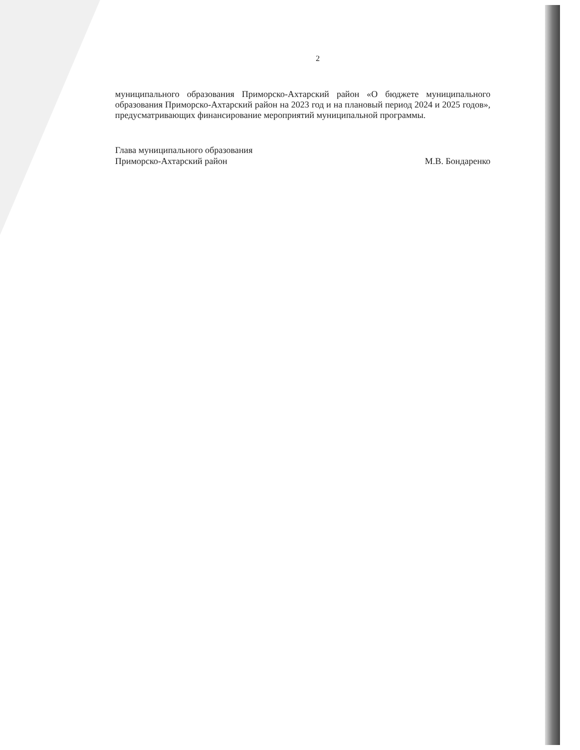2
муниципального образования Приморско-Ахтарский район «О бюджете муниципального образования Приморско-Ахтарский район на 2023 год и на плановый период 2024 и 2025 годов», предусматривающих финансирование мероприятий муниципальной программы.
Глава муниципального образования
Приморско-Ахтарский район
М.В. Бондаренко